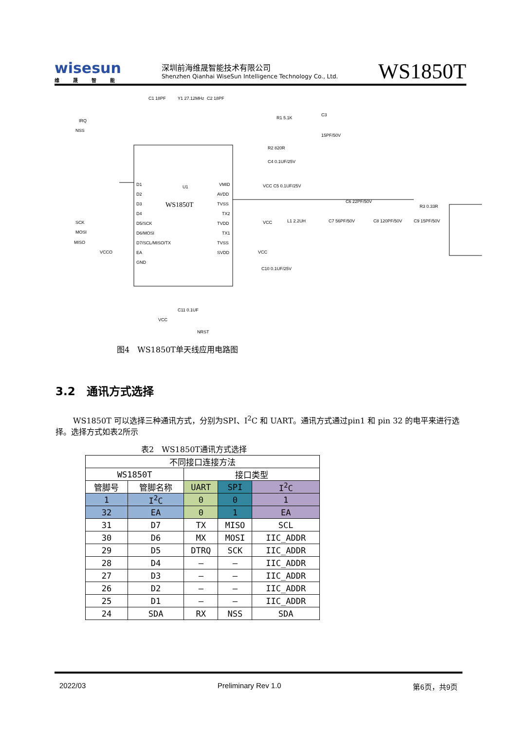wisesun
维晟智能
深圳前海维晟智能技术有限公司
Shenzhen Qianhai WiseSun Intelligence Technology Co., Ltd.
WS1850T
WS1850T
U1
D1
D2
D3
D4
D5/SCK
D6/MOSI
D7/SCL/MISO/TX
EA
GND
VMID
AVDD
TVSS
TX2
TVDD
TX1
TVSS
SVDD
IRQ
NSS
SCK
MOSI
MISO
VCCO
C1 18PF
Y1 27.12MHz
C2 18PF
R1 5.1K
C3
15PF/50V
R2 820R
C4 0.1UF/25V
VCC C5 0.1UF/25V
C6 22PF/50V
R3 0.33R
L1 2.2UH
C7 56PF/50V
C8 120PF/50V
C9 15PF/50V
VCC
VCC
C10 0.1UF/25V
VCC
C11 0.1UF
NRST
图4　WS1850T单天线应用电路图
3.2　通讯方式选择
WS1850T 可以选择三种通讯方式，分别为SPI、I<sup>2</sup>C 和 UART。通讯方式通过pin1 和 pin 32 的电平来进行选择。选择方式如表2所示
表2　WS1850T通讯方式选择
| 不同接口连接方法 | | | | |
| --- | --- | --- | --- | --- |
| WS1850T | | 接口类型 | | |
| 管脚号 | 管脚名称 | UART | SPI | I<sup>2</sup>C |
| 1 | I<sup>2</sup>C | 0 | 0 | 1 |
| 32 | EA | 0 | 1 | EA |
| 31 | D7 | TX | MISO | SCL |
| 30 | D6 | MX | MOSI | IIC_ADDR |
| 29 | D5 | DTRQ | SCK | IIC_ADDR |
| 28 | D4 | – | – | IIC_ADDR |
| 27 | D3 | – | – | IIC_ADDR |
| 26 | D2 | – | – | IIC_ADDR |
| 25 | D1 | – | – | IIC_ADDR |
| 24 | SDA | RX | NSS | SDA |
2022/03 Preliminary Rev 1.0 第6页，共9页